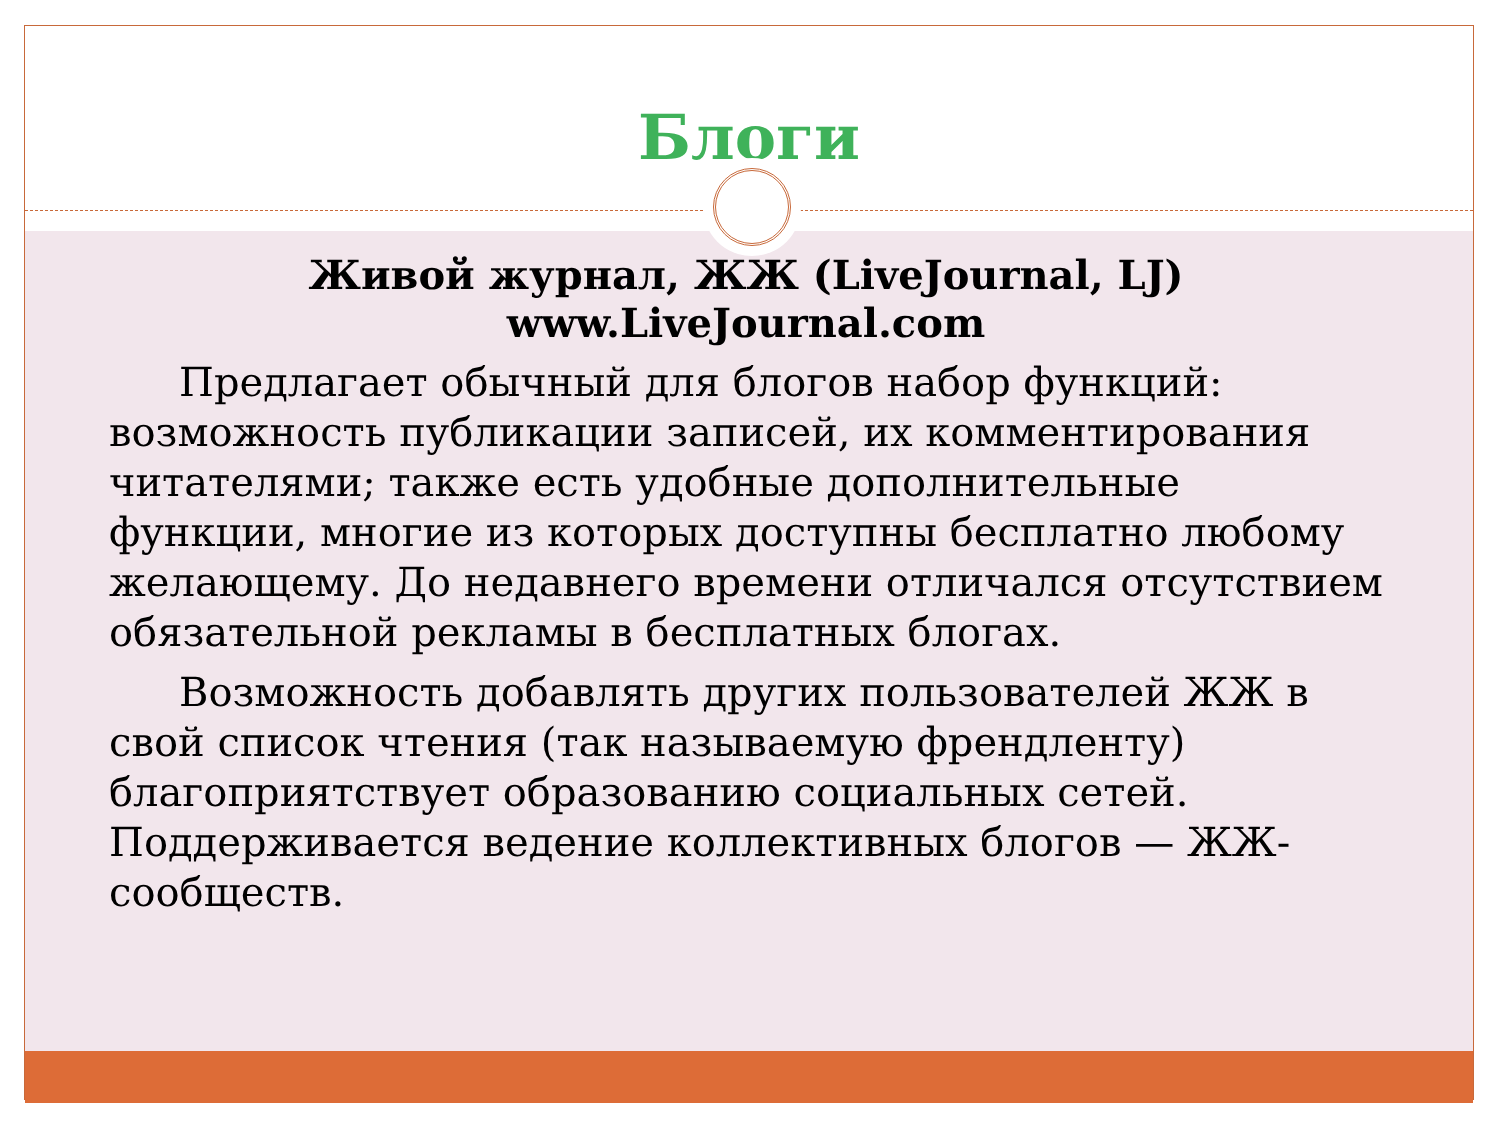Блоги
Живой журнал, ЖЖ (LiveJournal, LJ)
www.LiveJournal.com
Предлагает обычный для блогов набор функций: возможность публикации записей, их комментирования читателями; также есть удобные дополнительные функции, многие из которых доступны бесплатно любому желающему. До недавнего времени отличался отсутствием обязательной рекламы в бесплатных блогах.
Возможность добавлять других пользователей ЖЖ в свой список чтения (так называемую френдленту) благоприятствует образованию социальных сетей. Поддерживается ведение коллективных блогов — ЖЖ-сообществ.